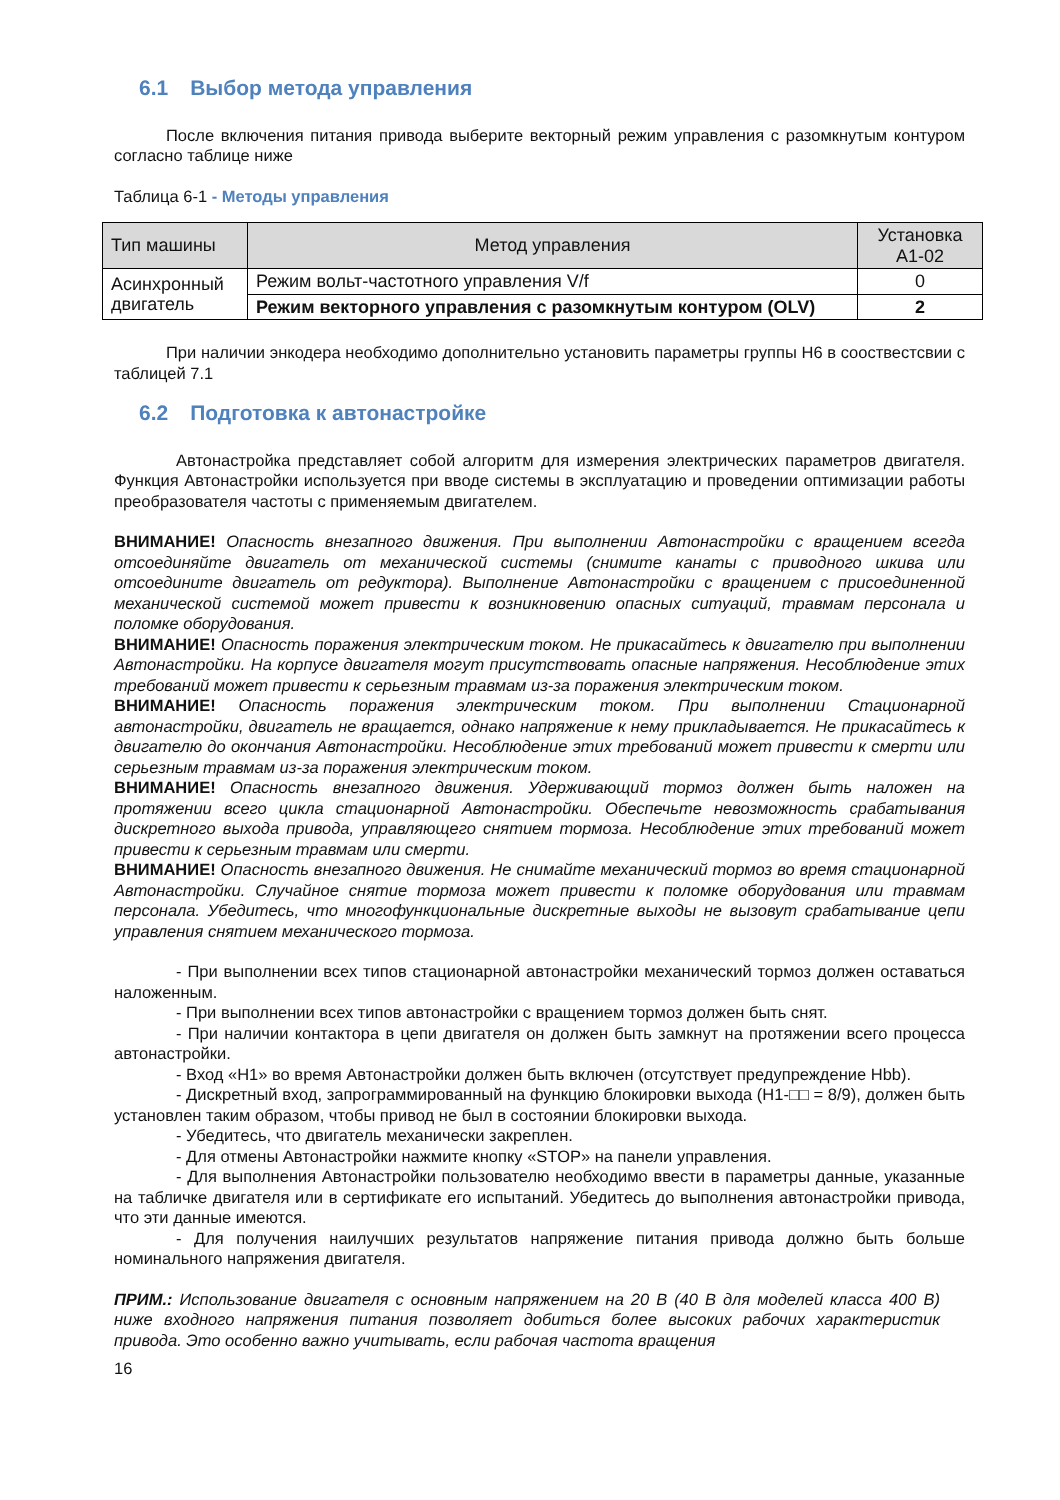6.1 Выбор метода управления
После включения питания привода выберите векторный режим управления с разомкнутым контуром согласно таблице ниже
Таблица 6-1 - Методы управления
| Тип машины | Метод управления | Установка A1-02 |
| --- | --- | --- |
| Асинхронный двигатель | Режим вольт-частотного управления V/f | 0 |
| | Режим векторного управления с разомкнутым контуром (OLV) | 2 |
При наличии энкодера необходимо дополнительно установить параметры группы H6 в сооствестсвии с таблицей 7.1
6.2 Подготовка к автонастройке
Автонастройка представляет собой алгоритм для измерения электрических параметров двигателя. Функция Автонастройки используется при вводе системы в эксплуатацию и проведении оптимизации работы преобразователя частоты с применяемым двигателем.
ВНИМАНИЕ! Опасность внезапного движения. При выполнении Автонастройки с вращением всегда отсоединяйте двигатель от механической системы (снимите канаты с приводного шкива или отсоедините двигатель от редуктора). Выполнение Автонастройки с вращением с присоединенной механической системой может привести к возникновению опасных ситуаций, травмам персонала и поломке оборудования.
ВНИМАНИЕ! Опасность поражения электрическим током. Не прикасайтесь к двигателю при выполнении Автонастройки. На корпусе двигателя могут присутствовать опасные напряжения. Несоблюдение этих требований может привести к серьезным травмам из-за поражения электрическим током.
ВНИМАНИЕ! Опасность поражения электрическим током. При выполнении Стационарной автонастройки, двигатель не вращается, однако напряжение к нему прикладывается. Не прикасайтесь к двигателю до окончания Автонастройки. Несоблюдение этих требований может привести к смерти или серьезным травмам из-за поражения электрическим током.
ВНИМАНИЕ! Опасность внезапного движения. Удерживающий тормоз должен быть наложен на протяжении всего цикла стационарной Автонастройки. Обеспечьте невозможность срабатывания дискретного выхода привода, управляющего снятием тормоза. Несоблюдение этих требований может привести к серьезным травмам или смерти.
ВНИМАНИЕ! Опасность внезапного движения. Не снимайте механический тормоз во время стационарной Автонастройки. Случайное снятие тормоза может привести к поломке оборудования или травмам персонала. Убедитесь, что многофункциональные дискретные выходы не вызовут срабатывание цепи управления снятием механического тормоза.
- При выполнении всех типов стационарной автонастройки механический тормоз должен оставаться наложенным.
- При выполнении всех типов автонастройки с вращением тормоз должен быть снят.
- При наличии контактора в цепи двигателя он должен быть замкнут на протяжении всего процесса автонастройки.
- Вход «H1» во время Автонастройки должен быть включен (отсутствует предупреждение Hbb).
- Дискретный вход, запрограммированный на функцию блокировки выхода (H1-□□ = 8/9), должен быть установлен таким образом, чтобы привод не был в состоянии блокировки выхода.
- Убедитесь, что двигатель механически закреплен.
- Для отмены Автонастройки нажмите кнопку «STOP» на панели управления.
- Для выполнения Автонастройки пользователю необходимо ввести в параметры данные, указанные на табличке двигателя или в сертификате его испытаний. Убедитесь до выполнения автонастройки привода, что эти данные имеются.
- Для получения наилучших результатов напряжение питания привода должно быть больше номинального напряжения двигателя.
ПРИМ.: Использование двигателя с основным напряжением на 20 В (40 В для моделей класса 400 В) ниже входного напряжения питания позволяет добиться более высоких рабочих характеристик привода. Это особенно важно учитывать, если рабочая частота вращения
16